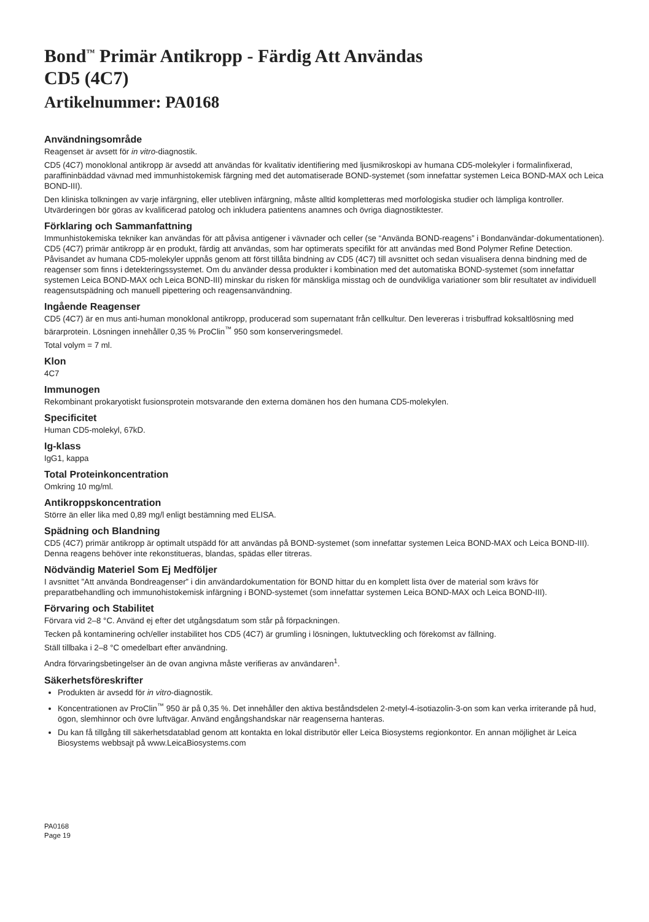Bond<sup>™</sup> Primär Antikropp - Färdig Att Användas
CD5 (4C7)
Artikelnummer: PA0168
Användningsområde
Reagenset är avsett för in vitro-diagnostik.
CD5 (4C7) monoklonal antikropp är avsedd att användas för kvalitativ identifiering med ljusmikroskopi av humana CD5-molekyler i formalinfixerad, paraffininbäddad vävnad med immunhistokemisk färgning med det automatiserade BOND-systemet (som innefattar systemen Leica BOND-MAX och Leica BOND-III).
Den kliniska tolkningen av varje infärgning, eller utebliven infärgning, måste alltid kompletteras med morfologiska studier och lämpliga kontroller. Utvärderingen bör göras av kvalificerad patolog och inkludera patientens anamnes och övriga diagnostiktester.
Förklaring och Sammanfattning
Immunhistokemiska tekniker kan användas för att påvisa antigener i vävnader och celler (se “Använda BOND-reagens” i Bondanvändar-dokumentationen). CD5 (4C7) primär antikropp är en produkt, färdig att användas, som har optimerats specifikt för att användas med Bond Polymer Refine Detection. Påvisandet av humana CD5-molekyler uppnås genom att först tillåta bindning av CD5 (4C7) till avsnittet och sedan visualisera denna bindning med de reagenser som finns i detekteringssystemet. Om du använder dessa produkter i kombination med det automatiska BOND-systemet (som innefattar systemen Leica BOND-MAX och Leica BOND-III) minskar du risken för mänskliga misstag och de oundvikliga variationer som blir resultatet av individuell reagensutspädning och manuell pipettering och reagensanvändning.
Ingående Reagenser
CD5 (4C7) är en mus anti-human monoklonal antikropp, producerad som supernatant från cellkultur. Den levereras i trisbuffrad koksaltlösning med bärarprotein. Lösningen innehåller 0,35 % ProClin<sup>™</sup> 950 som konserveringsmedel.
Total volym = 7 ml.
Klon
4C7
Immunogen
Rekombinant prokaryotiskt fusionsprotein motsvarande den externa domänen hos den humana CD5-molekylen.
Specificitet
Human CD5-molekyl, 67kD.
Ig-klass
IgG1, kappa
Total Proteinkoncentration
Omkring 10 mg/ml.
Antikroppskoncentration
Större än eller lika med 0,89 mg/l enligt bestämning med ELISA.
Spädning och Blandning
CD5 (4C7) primär antikropp är optimalt utspädd för att användas på BOND-systemet (som innefattar systemen Leica BOND-MAX och Leica BOND-III). Denna reagens behöver inte rekonstitueras, blandas, spädas eller titreras.
Nödvändig Materiel Som Ej Medföljer
I avsnittet ”Att använda Bondreagenser” i din användardokumentation för BOND hittar du en komplett lista över de material som krävs för preparatbehandling och immunohistokemisk infärgning i BOND-systemet (som innefattar systemen Leica BOND-MAX och Leica BOND-III).
Förvaring och Stabilitet
Förvara vid 2–8 °C. Använd ej efter det utgångsdatum som står på förpackningen.
Tecken på kontaminering och/eller instabilitet hos CD5 (4C7) är grumling i lösningen, luktutveckling och förekomst av fällning.
Ställ tillbaka i 2–8 °C omedelbart efter användning.
Andra förvaringsbetingelser än de ovan angivna måste verifieras av användaren<sup>1</sup>.
Säkerhetsföreskrifter
Produkten är avsedd för in vitro-diagnostik.
Koncentrationen av ProClin<sup>™</sup> 950 är på 0,35 %. Det innehåller den aktiva beståndsdelen 2-metyl-4-isotiazolin-3-on som kan verka irriterande på hud, ögon, slemhinnor och övre luftvägar. Använd engångshandskar när reagenserna hanteras.
Du kan få tillgång till säkerhetsdatablad genom att kontakta en lokal distributör eller Leica Biosystems regionkontor. En annan möjlighet är Leica Biosystems webbsajt på www.LeicaBiosystems.com
PA0168
Page 19